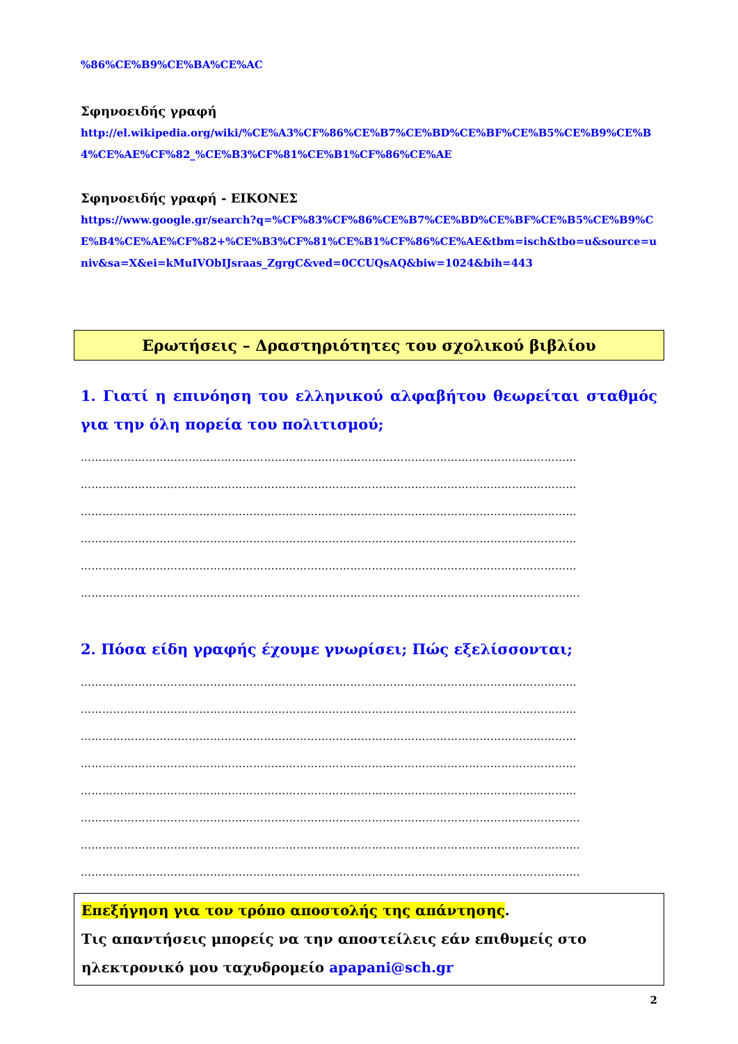%86%CE%B9%CE%BA%CE%AC
Σφηνοειδής γραφή
http://el.wikipedia.org/wiki/%CE%A3%CF%86%CE%B7%CE%BD%CE%BF%CE%B5%CE%B9%CE%B4%CE%AE%CF%82_%CE%B3%CF%81%CE%B1%CF%86%CE%AE
Σφηνοειδής γραφή - ΕΙΚΟΝΕΣ
https://www.google.gr/search?q=%CF%83%CF%86%CE%B7%CE%BD%CE%BF%CE%B5%CE%B9%CE%B4%CE%AE%CF%82+%CE%B3%CF%81%CE%B1%CF%86%CE%AE&tbm=isch&tbo=u&source=univ&sa=X&ei=kMuIVObIJsraas_ZgrgC&ved=0CCUQsAQ&biw=1024&bih=443
Ερωτήσεις – Δραστηριότητες του σχολικού βιβλίου
1. Γιατί η επινόηση του ελληνικού αλφαβήτου θεωρείται σταθμός για την όλη πορεία του πολιτισμού;
…………………………………………………………………………………………………………………………
…………………………………………………………………………………………………………………………
…………………………………………………………………………………………………………………………
…………………………………………………………………………………………………………………………
…………………………………………………………………………………………………………………………
………………………………………………………………………………………………………………………….
2. Πόσα είδη γραφής έχουμε γνωρίσει; Πώς εξελίσσονται;
…………………………………………………………………………………………………………………………
…………………………………………………………………………………………………………………………
…………………………………………………………………………………………………………………………
…………………………………………………………………………………………………………………………
…………………………………………………………………………………………………………………………
………………………………………………………………………………………………………………………….
………………………………………………………………………………………………………………………….
………………………………………………………………………………………………………………………….
Επεξήγηση για τον τρόπο αποστολής της απάντησης.
Τις απαντήσεις μπορείς να την αποστείλεις εάν επιθυμείς στο ηλεκτρονικό μου ταχυδρομείο apapani@sch.gr
2